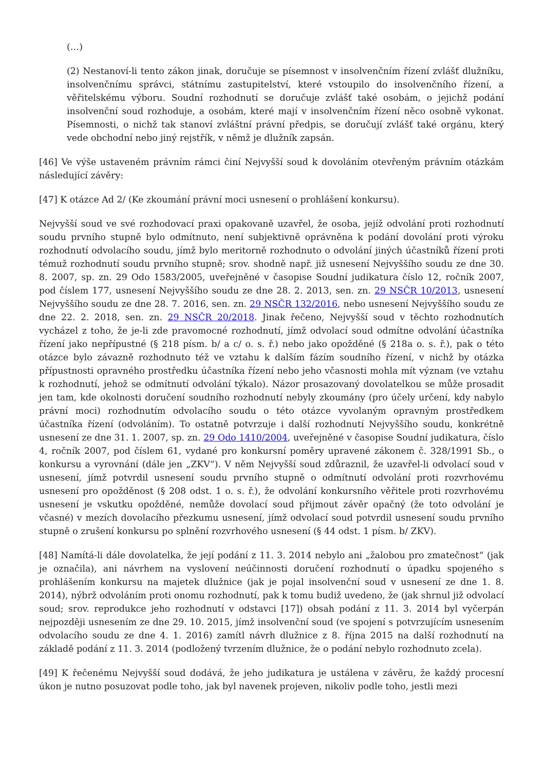(…)
(2) Nestanoví-li tento zákon jinak, doručuje se písemnost v insolvenčním řízení zvlášť dlužníku, insolvenčnímu správci, státnímu zastupitelství, které vstoupilo do insolvenčního řízení, a věřitelskému výboru. Soudní rozhodnutí se doručuje zvlášť také osobám, o jejichž podání insolvenční soud rozhoduje, a osobám, které mají v insolvenčním řízení něco osobně vykonat. Písemnosti, o nichž tak stanoví zvláštní právní předpis, se doručují zvlášť také orgánu, který vede obchodní nebo jiný rejstřík, v němž je dlužník zapsán.
[46] Ve výše ustaveném právním rámci činí Nejvyšší soud k dovoláním otevřeným právním otázkám následující závěry:
[47] K otázce Ad 2/ (Ke zkoumání právní moci usnesení o prohlášení konkursu).
Nejvyšší soud ve své rozhodovací praxi opakovaně uzavřel, že osoba, jejíž odvolání proti rozhodnutí soudu prvního stupně bylo odmítnuto, není subjektivně oprávněna k podání dovolání proti výroku rozhodnutí odvolacího soudu, jímž bylo meritorně rozhodnuto o odvolání jiných účastníků řízení proti témuž rozhodnutí soudu prvního stupně; srov. shodně např. již usnesení Nejvyššího soudu ze dne 30. 8. 2007, sp. zn. 29 Odo 1583/2005, uveřejněné v časopise Soudní judikatura číslo 12, ročník 2007, pod číslem 177, usnesení Nejvyššího soudu ze dne 28. 2. 2013, sen. zn. 29 NSČR 10/2013, usnesení Nejvyššího soudu ze dne 28. 7. 2016, sen. zn. 29 NSČR 132/2016, nebo usnesení Nejvyššího soudu ze dne 22. 2. 2018, sen. zn. 29 NSČR 20/2018. Jinak řečeno, Nejvyšší soud v těchto rozhodnutích vycházel z toho, že je-li zde pravomocné rozhodnutí, jímž odvolací soud odmítne odvolání účastníka řízení jako nepřípustné (§ 218 písm. b/ a c/ o. s. ř.) nebo jako opožděné (§ 218a o. s. ř.), pak o této otázce bylo závazně rozhodnuto též ve vztahu k dalším fázím soudního řízení, v nichž by otázka přípustnosti opravného prostředku účastníka řízení nebo jeho včasnosti mohla mít význam (ve vztahu k rozhodnutí, jehož se odmítnutí odvolání týkalo). Názor prosazovaný dovolatelkou se může prosadit jen tam, kde okolnosti doručení soudního rozhodnutí nebyly zkoumány (pro účely určení, kdy nabylo právní moci) rozhodnutím odvolacího soudu o této otázce vyvolaným opravným prostředkem účastníka řízení (odvoláním). To ostatně potvrzuje i další rozhodnutí Nejvyššího soudu, konkrétně usnesení ze dne 31. 1. 2007, sp. zn. 29 Odo 1410/2004, uveřejněné v časopise Soudní judikatura, číslo 4, ročník 2007, pod číslem 61, vydané pro konkursní poměry upravené zákonem č. 328/1991 Sb., o konkursu a vyrovnání (dále jen „ZKV“). V něm Nejvyšší soud zdůraznil, že uzavřel-li odvolací soud v usnesení, jímž potvrdil usnesení soudu prvního stupně o odmítnutí odvolání proti rozvrhovému usnesení pro opožděnost (§ 208 odst. 1 o. s. ř.), že odvolání konkursního věřitele proti rozvrhovému usnesení je vskutku opožděné, nemůže dovolací soud přijmout závěr opačný (že toto odvolání je včasné) v mezích dovolacího přezkumu usnesení, jímž odvolací soud potvrdil usnesení soudu prvního stupně o zrušení konkursu po splnění rozvrhového usnesení (§ 44 odst. 1 písm. b/ ZKV).
[48] Namítá-li dále dovolatelka, že její podání z 11. 3. 2014 nebylo ani „žalobou pro zmatečnost“ (jak je označila), ani návrhem na vyslovení neúčinnosti doručení rozhodnutí o úpadku spojeného s prohlášením konkursu na majetek dlužnice (jak je pojal insolvenční soud v usnesení ze dne 1. 8. 2014), nýbrž odvoláním proti onomu rozhodnutí, pak k tomu budiž uvedeno, že (jak shrnul již odvolací soud; srov. reprodukce jeho rozhodnutí v odstavci [17]) obsah podání z 11. 3. 2014 byl vyčerpán nejpozději usnesením ze dne 29. 10. 2015, jímž insolvenční soud (ve spojení s potvrzujícím usnesením odvolacího soudu ze dne 4. 1. 2016) zamítl návrh dlužnice z 8. října 2015 na další rozhodnutí na základě podání z 11. 3. 2014 (podložený tvrzením dlužnice, že o podání nebylo rozhodnuto zcela).
[49] K řečenému Nejvyšší soud dodává, že jeho judikatura je ustálena v závěru, že každý procesní úkon je nutno posuzovat podle toho, jak byl navenek projeven, nikoliv podle toho, jestli mezi